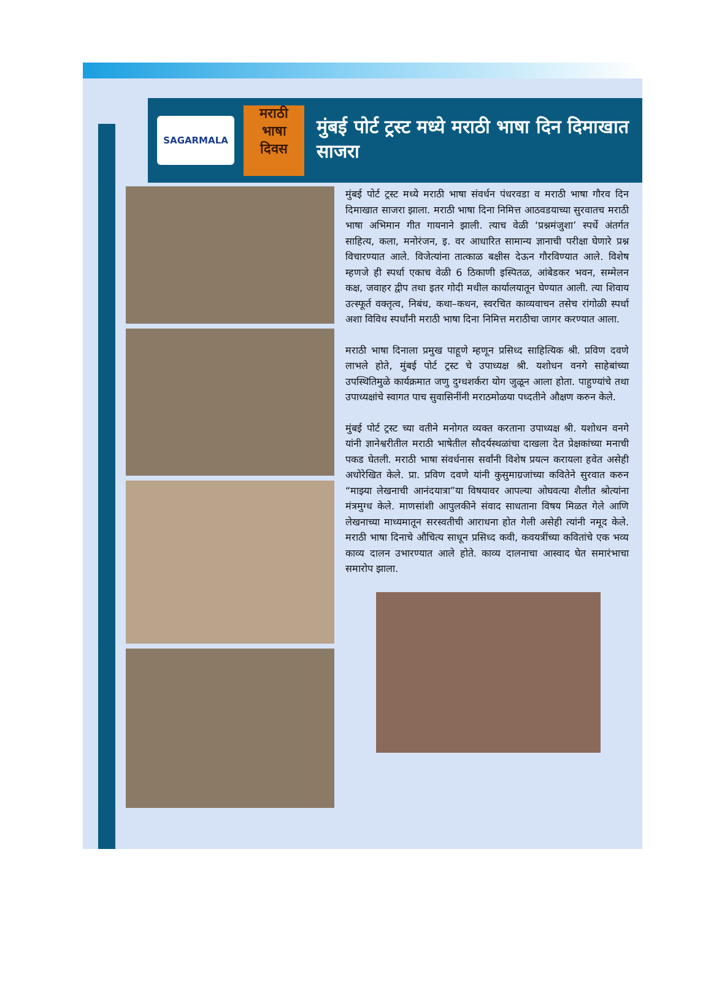SAGARMALA
मराठी
भाषा
दिवस
मुंबई पोर्ट ट्रस्ट मध्ये मराठी भाषा दिन दिमाखात साजरा
मुंबई पोर्ट ट्रस्ट मध्ये मराठी भाषा संवर्धन पंधरवडा व मराठी भाषा गौरव दिन दिमाखात साजरा झाला. मराठी भाषा दिना निमित्त आठवडयाच्या सुरवातच मराठी भाषा अभिमान गीत गायनाने झाली. त्याच वेळी ‘प्रश्नमंजुशा’ स्पर्धे अंतर्गत साहित्य, कला, मनोरंजन, इ. वर आधारित सामान्य ज्ञानाची परीक्षा घेणारे प्रश्न विचारण्यात आले. विजेत्यांना तात्काळ बक्षीस देऊन गौरविण्यात आले. विशेष म्हणजे ही स्पर्धा एकाच वेळी 6 ठिकाणी इस्पितळ, आंबेडकर भवन, सम्मेलन कक्ष, जवाहर द्वीप तथा इतर गोदी मधील कार्यालयातून घेण्यात आली. त्या शिवाय उत्स्फूर्त वक्तृत्व, निबंध, कथा–कथन, स्वरचित काव्यवाचन तसेच रांगोळी स्पर्धा अशा विविध स्पर्धांनी मराठी भाषा दिना निमित्त मराठीचा जागर करण्यात आला.
मराठी भाषा दिनाला प्रमुख पाहूणे म्हणून प्रसिध्द साहित्यिक श्री. प्रविण दवणे लाभले होते, मुंबई पोर्ट ट्रस्ट चे उपाध्यक्ष श्री. यशोधन वनगे साहेबांच्या उपस्थितिमुळे कार्यक्रमात जणु दुग्धशर्करा योग जुळून आला होता. पाहुण्यांचे तथा उपाध्यक्षांचे स्वागत पाच सुवासिनींनी मराठमोळया पध्दतीने औक्षण करुन केले.
मुंबई पोर्ट ट्रस्ट च्या वतीने मनोगत व्यक्त करताना उपाध्यक्ष श्री. यशोधन वनगे यांनी ज्ञानेश्वरीतील मराठी भाषेतील सौदर्यस्थळांचा दाखला देत प्रेक्षकांच्या मनाची पकड घेतली. मराठी भाषा संवर्धनास सर्वांनी विशेष प्रयत्न करायला हवेत असेही अधोरेखित केले. प्रा. प्रविण दवणे यांनी कुसुमाग्रजांच्या कवितेने सुरवात करुन “माझ्या लेखनाची आनंदयात्रा”या विषयावर आपल्या ओघवत्या शैलीत श्रोत्यांना मंत्रमुग्ध केले. माणसांशी आपुलकीने संवाद साधताना विषय मिळत गेले आणि लेखनाच्या माध्यमातून सरस्वतीची आराधना होत गेली असेही त्यांनी नमूद केले. मराठी भाषा दिनाचे औचित्य साधून प्रसिध्द कवी, कवयत्रींच्या कवितांचे एक भव्य काव्य दालन उभारण्यात आले होते. काव्य दालनाचा आस्वाद घेत समारंभाचा समारोप झाला.